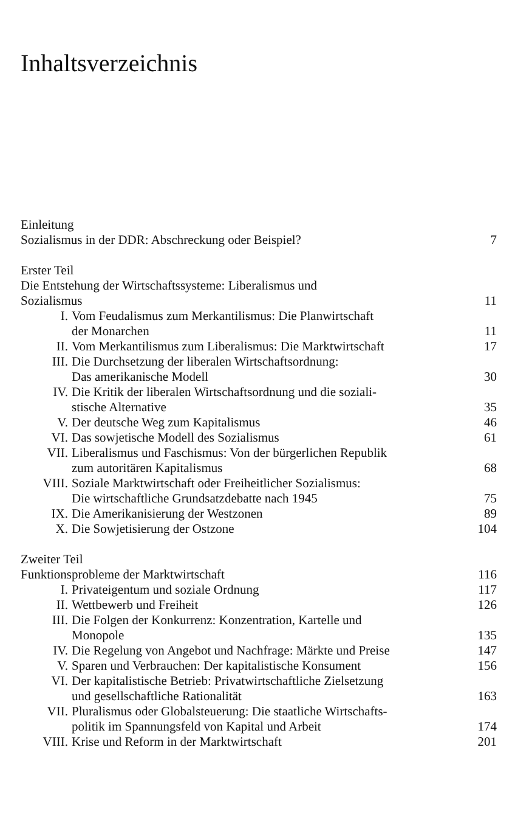Inhaltsverzeichnis
Einleitung
Sozialismus in der DDR: Abschreckung oder Beispiel? 7
Erster Teil
Die Entstehung der Wirtschaftssysteme: Liberalismus und
Sozialismus 11
I. Vom Feudalismus zum Merkantilismus: Die Planwirtschaft
der Monarchen 11
II. Vom Merkantilismus zum Liberalismus: Die Marktwirtschaft 17
III. Die Durchsetzung der liberalen Wirtschaftsordnung:
Das amerikanische Modell 30
IV. Die Kritik der liberalen Wirtschaftsordnung und die soziali-
stische Alternative 35
V. Der deutsche Weg zum Kapitalismus 46
VI. Das sowjetische Modell des Sozialismus 61
VII. Liberalismus und Faschismus: Von der bürgerlichen Republik
zum autoritären Kapitalismus 68
VIII. Soziale Marktwirtschaft oder Freiheitlicher Sozialismus:
Die wirtschaftliche Grundsatzdebatte nach 1945 75
IX. Die Amerikanisierung der Westzonen 89
X. Die Sowjetisierung der Ostzone 104
Zweiter Teil
Funktionsprobleme der Marktwirtschaft 116
I. Privateigentum und soziale Ordnung 117
II. Wettbewerb und Freiheit 126
III. Die Folgen der Konkurrenz: Konzentration, Kartelle und
Monopole 135
IV. Die Regelung von Angebot und Nachfrage: Märkte und Preise 147
V. Sparen und Verbrauchen: Der kapitalistische Konsument 156
VI. Der kapitalistische Betrieb: Privatwirtschaftliche Zielsetzung
und gesellschaftliche Rationalität 163
VII. Pluralismus oder Globalsteuerung: Die staatliche Wirtschafts-
politik im Spannungsfeld von Kapital und Arbeit 174
VIII. Krise und Reform in der Marktwirtschaft 201